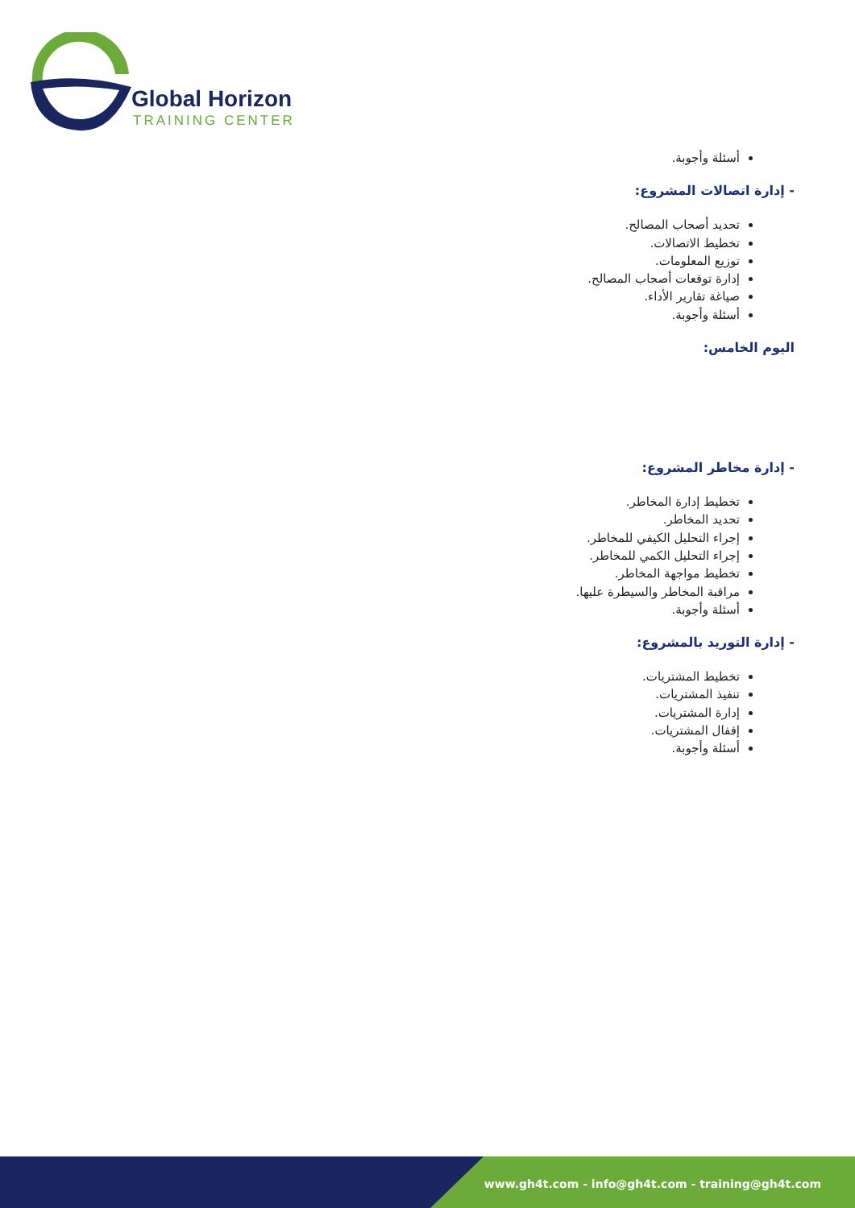Global Horizon
TRAINING CENTER
أسئلة وأجوبة.
- إدارة اتصالات المشروع:
تحديد أصحاب المصالح.
تخطيط الاتصالات.
توزيع المعلومات.
إدارة توقعات أصحاب المصالح.
صياغة تقارير الأداء.
أسئلة وأجوبة.
اليوم الخامس:
- إدارة مخاطر المشروع:
تخطيط إدارة المخاطر.
تحديد المخاطر.
إجراء التحليل الكيفي للمخاطر.
إجراء التحليل الكمي للمخاطر.
تخطيط مواجهة المخاطر.
مراقبة المخاطر والسيطرة عليها.
أسئلة وأجوبة.
- إدارة التوريد بالمشروع:
تخطيط المشتريات.
تنفيذ المشتريات.
إدارة المشتريات.
إقفال المشتريات.
أسئلة وأجوبة.
www.gh4t.com - info@gh4t.com - training@gh4t.com